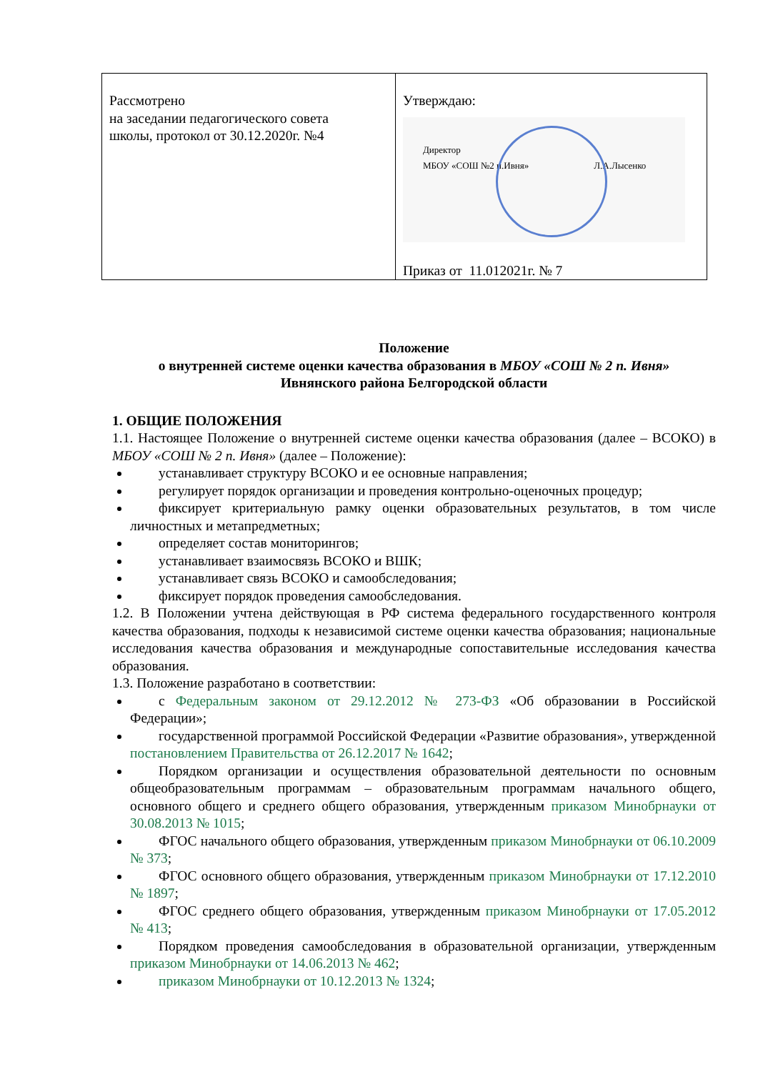| Рассмотрено на заседании педагогического совета школы, протокол от 30.12.2020г. №4 | Утверждаю: Директор МБОУ «СОШ №2 п.Ивня» Л.А.Лысенко Приказ от 11.012021г. № 7 |
Положение
о внутренней системе оценки качества образования в МБОУ «СОШ № 2 п. Ивня»
Ивнянского района Белгородской области
1. ОБЩИЕ ПОЛОЖЕНИЯ
1.1. Настоящее Положение о внутренней системе оценки качества образования (далее – ВСОКО) в МБОУ «СОШ № 2 п. Ивня» (далее – Положение):
устанавливает структуру ВСОКО и ее основные направления;
регулирует порядок организации и проведения контрольно-оценочных процедур;
фиксирует критериальную рамку оценки образовательных результатов, в том числе личностных и метапредметных;
определяет состав мониторингов;
устанавливает взаимосвязь ВСОКО и ВШК;
устанавливает связь ВСОКО и самообследования;
фиксирует порядок проведения самообследования.
1.2. В Положении учтена действующая в РФ система федерального государственного контроля качества образования, подходы к независимой системе оценки качества образования; национальные исследования качества образования и международные сопоставительные исследования качества образования.
1.3. Положение разработано в соответствии:
с Федеральным законом от 29.12.2012 № 273-ФЗ «Об образовании в Российской Федерации»;
государственной программой Российской Федерации «Развитие образования», утвержденной постановлением Правительства от 26.12.2017 № 1642;
Порядком организации и осуществления образовательной деятельности по основным общеобразовательным программам – образовательным программам начального общего, основного общего и среднего общего образования, утвержденным приказом Минобрнауки от 30.08.2013 № 1015;
ФГОС начального общего образования, утвержденным приказом Минобрнауки от 06.10.2009 № 373;
ФГОС основного общего образования, утвержденным приказом Минобрнауки от 17.12.2010 № 1897;
ФГОС среднего общего образования, утвержденным приказом Минобрнауки от 17.05.2012 № 413;
Порядком проведения самообследования в образовательной организации, утвержденным приказом Минобрнауки от 14.06.2013 № 462;
приказом Минобрнауки от 10.12.2013 № 1324;